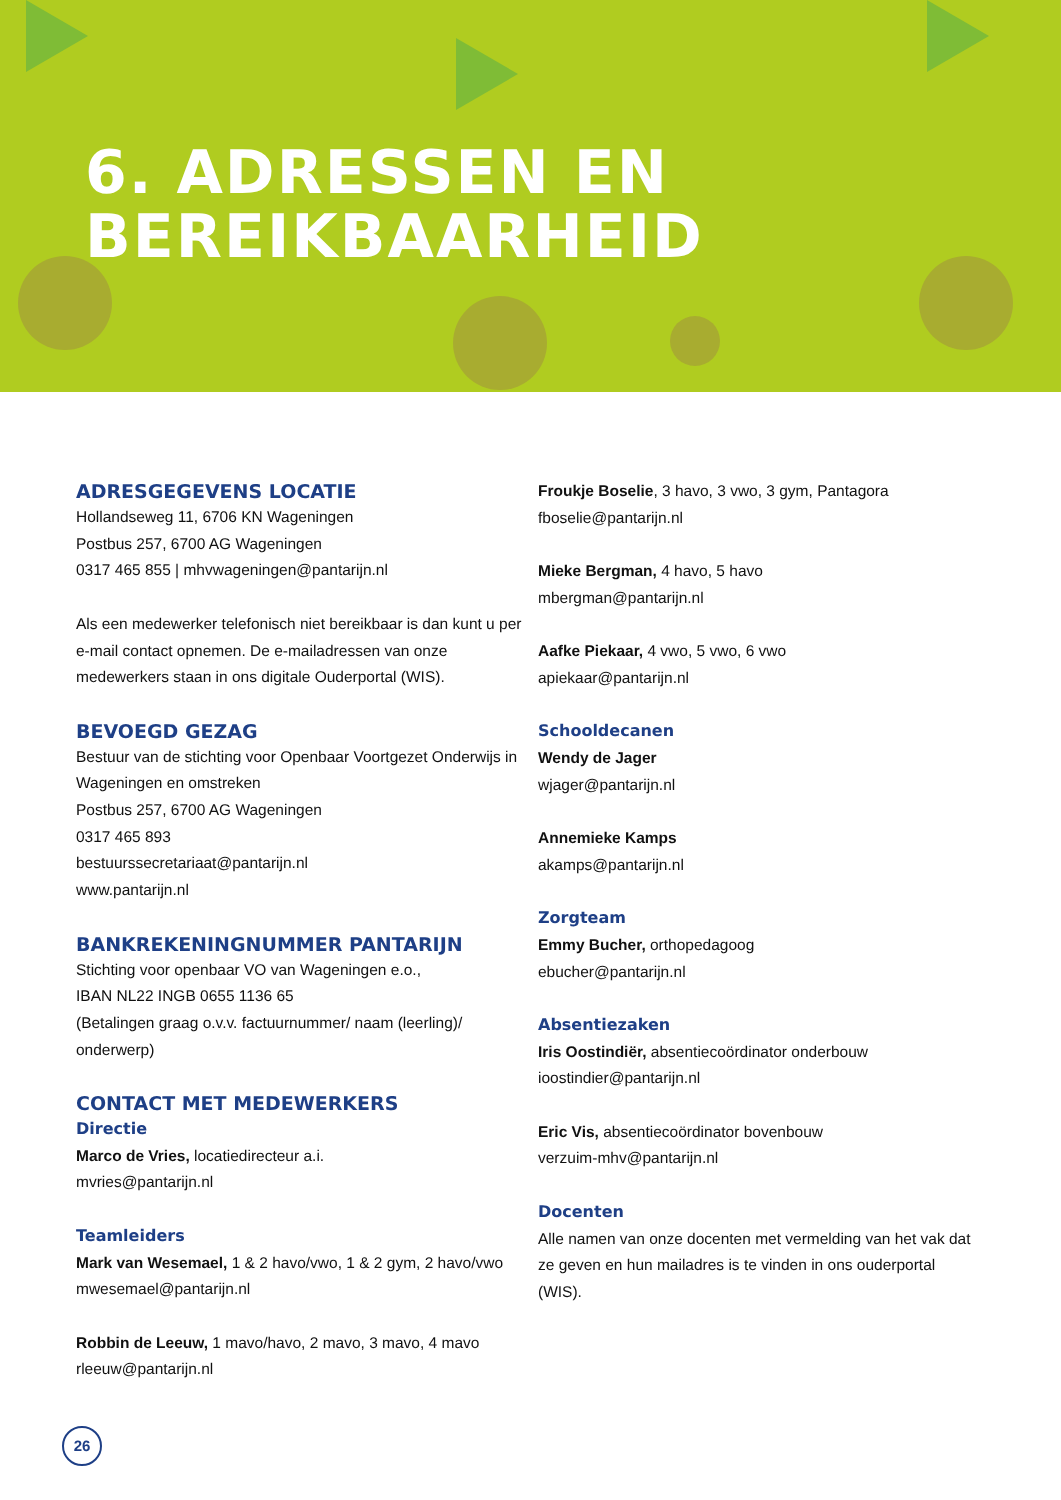6. ADRESSEN EN
BEREIKBAARHEID
ADRESGEGEVENS LOCATIE
Hollandseweg 11, 6706 KN Wageningen
Postbus 257, 6700 AG Wageningen
0317 465 855 | mhvwageningen@pantarijn.nl
Als een medewerker telefonisch niet bereikbaar is dan kunt u per e-mail contact opnemen. De e-mailadressen van onze medewerkers staan in ons digitale Ouderportal (WIS).
BEVOEGD GEZAG
Bestuur van de stichting voor Openbaar Voortgezet Onderwijs in Wageningen en omstreken
Postbus 257, 6700 AG Wageningen
0317 465 893
bestuurssecretariaat@pantarijn.nl
www.pantarijn.nl
BANKREKENINGNUMMER PANTARIJN
Stichting voor openbaar VO van Wageningen e.o.,
IBAN NL22 INGB 0655 1136 65
(Betalingen graag o.v.v. factuurnummer/ naam (leerling)/ onderwerp)
CONTACT MET MEDEWERKERS
Directie
Marco de Vries, locatiedirecteur a.i.
mvries@pantarijn.nl
Teamleiders
Mark van Wesemael, 1 & 2 havo/vwo, 1 & 2 gym, 2 havo/vwo
mwesemael@pantarijn.nl
Robbin de Leeuw, 1 mavo/havo, 2 mavo, 3 mavo, 4 mavo
rleeuw@pantarijn.nl
Froukje Boselie, 3 havo, 3 vwo, 3 gym, Pantagora
fboselie@pantarijn.nl
Mieke Bergman, 4 havo, 5 havo
mbergman@pantarijn.nl
Aafke Piekaar, 4 vwo, 5 vwo, 6 vwo
apiekaar@pantarijn.nl
Schooldecanen
Wendy de Jager
wjager@pantarijn.nl
Annemieke Kamps
akamps@pantarijn.nl
Zorgteam
Emmy Bucher, orthopedagoog
ebucher@pantarijn.nl
Absentiezaken
Iris Oostindiër, absentiecoördinator onderbouw
ioostindier@pantarijn.nl
Eric Vis, absentiecoördinator bovenbouw
verzuim-mhv@pantarijn.nl
Docenten
Alle namen van onze docenten met vermelding van het vak dat ze geven en hun mailadres is te vinden in ons ouderportal (WIS).
26